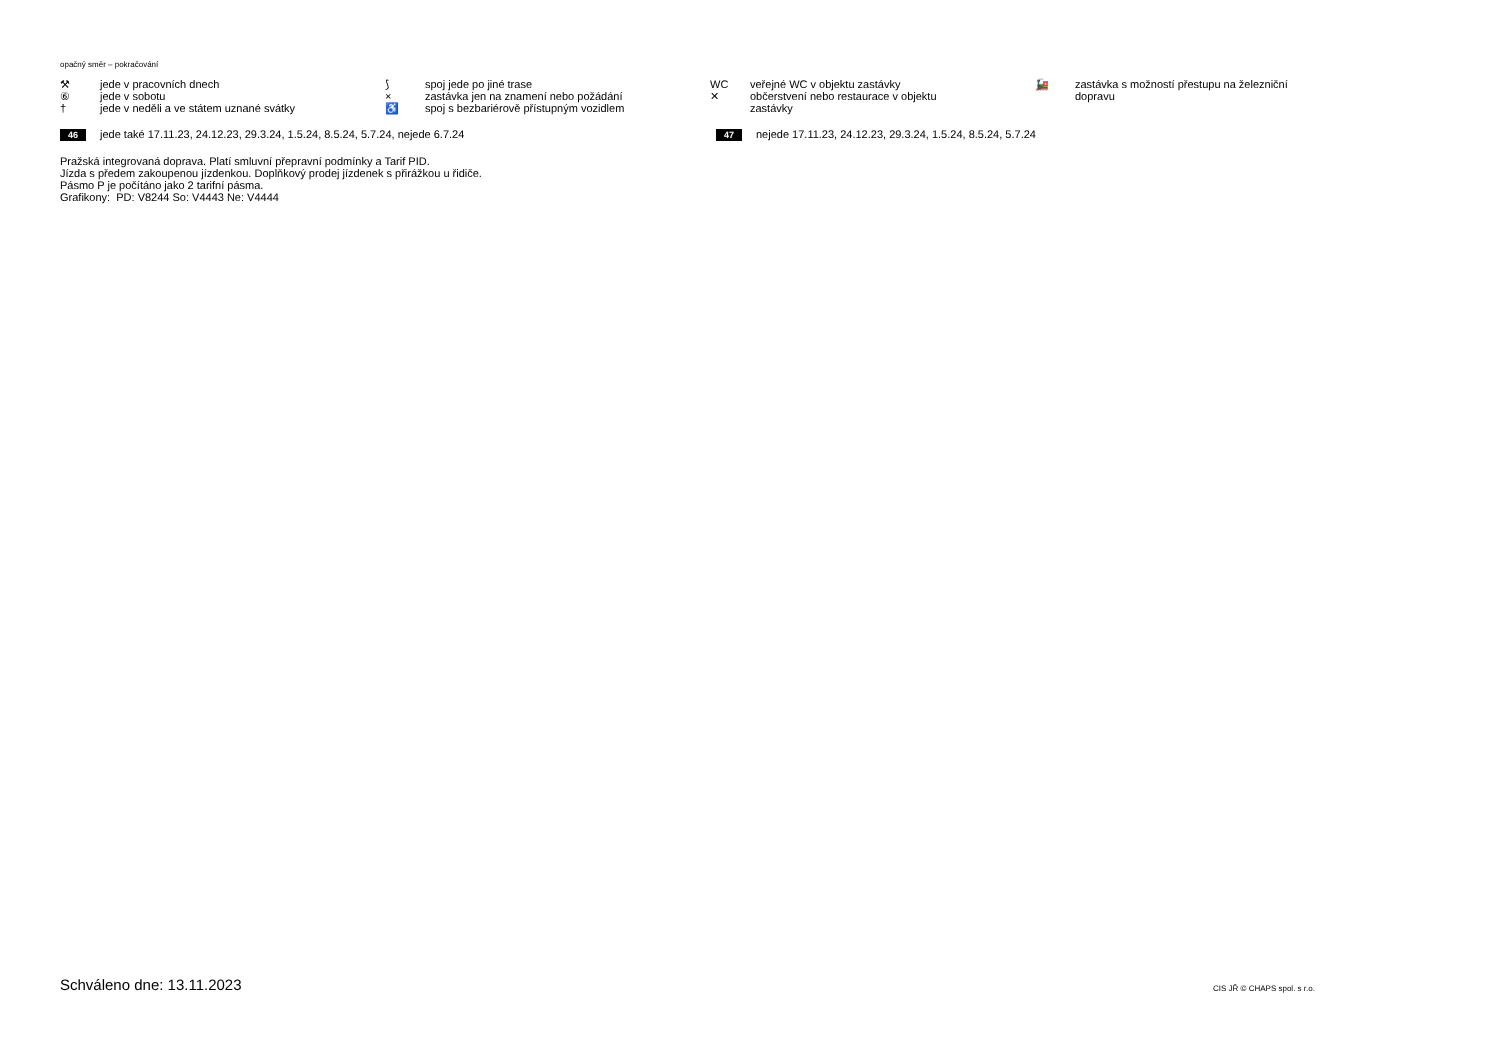opačný směr – pokračování
⚒ jede v pracovních dnech
⑥ jede v sobotu
† jede v neděli a ve státem uznané svátky
⟆ spoj jede po jiné trase
× zastávka jen na znamení nebo požádání
♿ spoj s bezbariérově přístupným vozidlem
WC veřejné WC v objektu zastávky
✕ občerstvení nebo restaurace v objektu
zastávky
🚂 zastávka s možností přestupu na železniční
dopravu
46 jede také 17.11.23, 24.12.23, 29.3.24, 1.5.24, 8.5.24, 5.7.24, nejede 6.7.24
47 nejede 17.11.23, 24.12.23, 29.3.24, 1.5.24, 8.5.24, 5.7.24
Pražská integrovaná doprava. Platí smluvní přepravní podmínky a Tarif PID.
Jízda s předem zakoupenou jízdenkou. Doplňkový prodej jízdenek s přirážkou u řidiče.
Pásmo P je počítáno jako 2 tarifní pásma.
Grafikony: PD: V8244 So: V4443 Ne: V4444
Schváleno dne: 13.11.2023 CIS JŘ © CHAPS spol. s r.o.